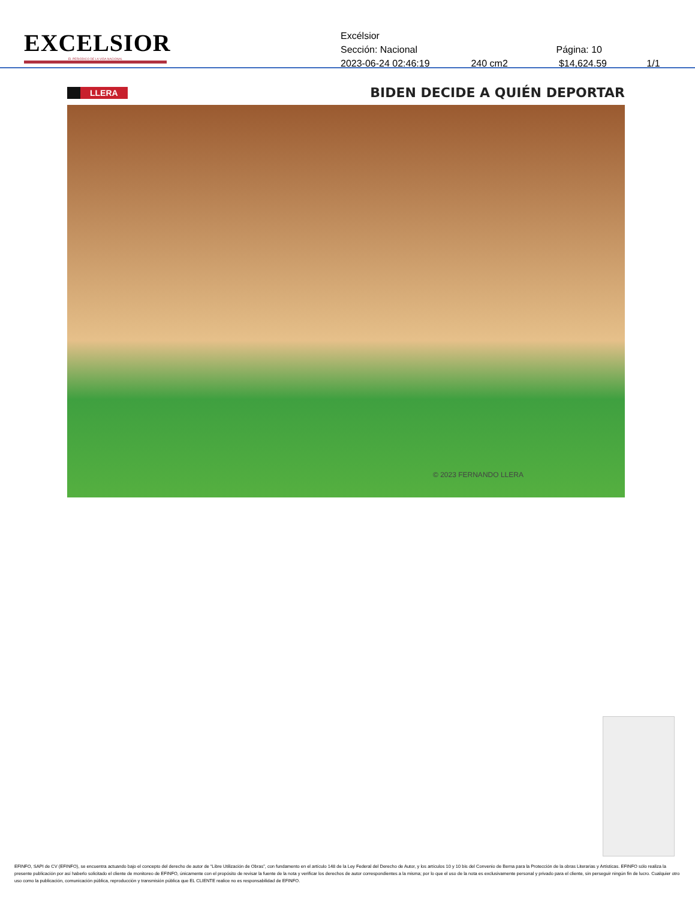EXCELSIOR
EL PERIÓDICO DE LA VIDA NACIONAL
Excélsior
Sección: Nacional Página: 10
2023-06-24 02:46:19 240 cm2 $14,624.59 1/1
LLERA
BIDEN DECIDE A QUIÉN DEPORTAR
© 2023 FERNANDO LLERA
EFINFO, SAPI de CV (EFINFO), se encuentra actuando bajo el concepto del derecho de autor de “Libre Utilización de Obras”, con fundamento en el artículo 148 de la Ley Federal del Derecho de Autor, y los artículos 10 y 10 bis del Convenio de Berna para la Protección de la obras Literarias y Artísticas. EFINFO sólo realiza la presente publicación por así haberlo solicitado el cliente de monitoreo de EFINFO, únicamente con el propósito de revisar la fuente de la nota y verificar los derechos de autor correspondientes a la misma; por lo que el uso de la nota es exclusivamente personal y privado para el cliente, sin perseguir ningún fin de lucro. Cualquier otro uso como la publicación, comunicación pública, reproducción y transmisión pública que EL CLIENTE realice no es responsabilidad de EFINFO.